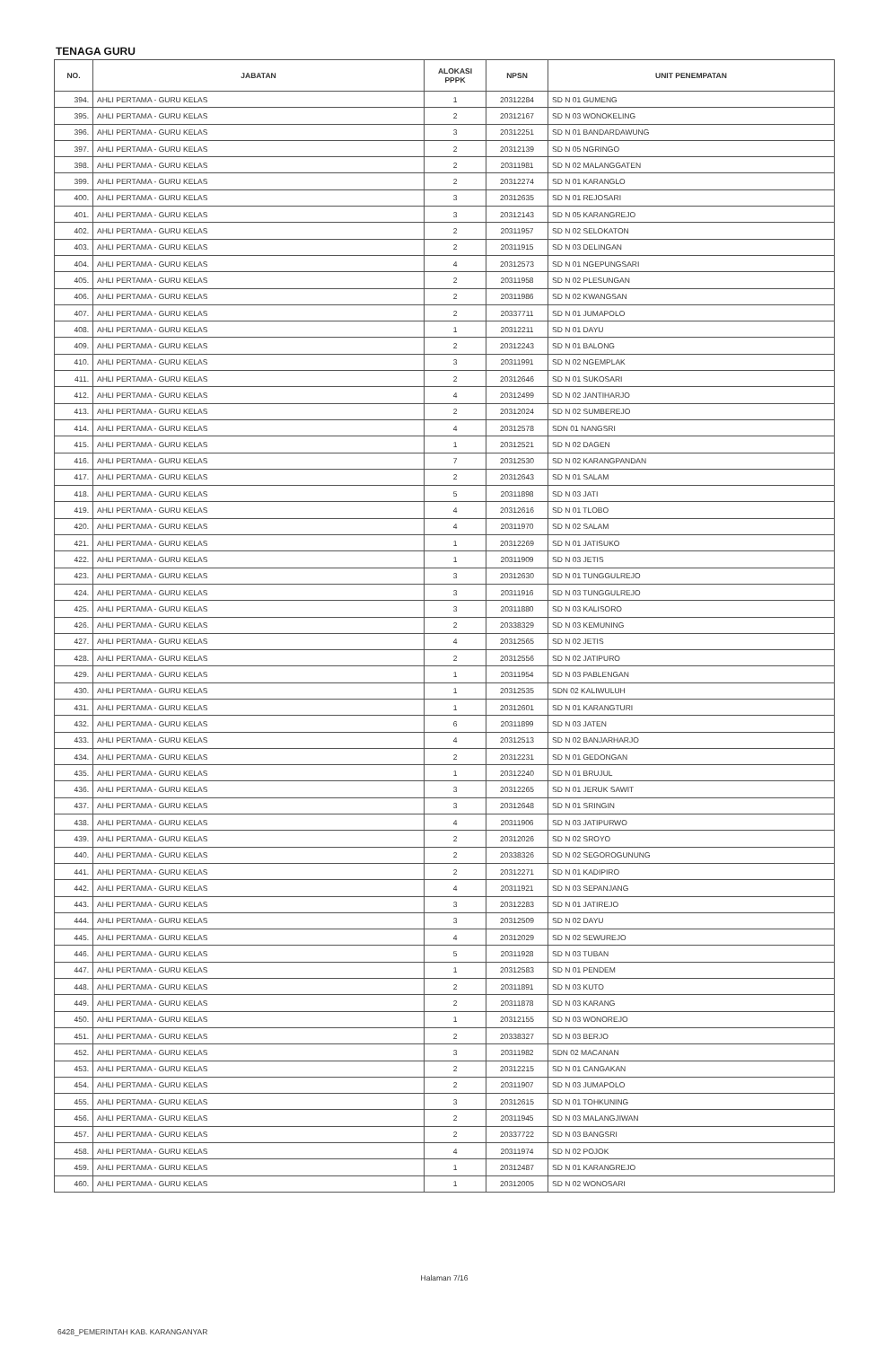TENAGA GURU
| NO. | JABATAN | ALOKASI PPPK | NPSN | UNIT PENEMPATAN |
| --- | --- | --- | --- | --- |
| 394. | AHLI PERTAMA - GURU KELAS | 1 | 20312284 | SD N 01 GUMENG |
| 395. | AHLI PERTAMA - GURU KELAS | 2 | 20312167 | SD N 03 WONOKELING |
| 396. | AHLI PERTAMA - GURU KELAS | 3 | 20312251 | SD N 01 BANDARDAWUNG |
| 397. | AHLI PERTAMA - GURU KELAS | 2 | 20312139 | SD N 05 NGRINGO |
| 398. | AHLI PERTAMA - GURU KELAS | 2 | 20311981 | SD N 02 MALANGGATEN |
| 399. | AHLI PERTAMA - GURU KELAS | 2 | 20312274 | SD N 01 KARANGLO |
| 400. | AHLI PERTAMA - GURU KELAS | 3 | 20312635 | SD N 01 REJOSARI |
| 401. | AHLI PERTAMA - GURU KELAS | 3 | 20312143 | SD N 05 KARANGREJO |
| 402. | AHLI PERTAMA - GURU KELAS | 2 | 20311957 | SD N 02 SELOKATON |
| 403. | AHLI PERTAMA - GURU KELAS | 2 | 20311915 | SD N 03 DELINGAN |
| 404. | AHLI PERTAMA - GURU KELAS | 4 | 20312573 | SD N 01 NGEPUNGSARI |
| 405. | AHLI PERTAMA - GURU KELAS | 2 | 20311958 | SD N 02 PLESUNGAN |
| 406. | AHLI PERTAMA - GURU KELAS | 2 | 20311986 | SD N 02 KWANGSAN |
| 407. | AHLI PERTAMA - GURU KELAS | 2 | 20337711 | SD N 01 JUMAPOLO |
| 408. | AHLI PERTAMA - GURU KELAS | 1 | 20312211 | SD N 01 DAYU |
| 409. | AHLI PERTAMA - GURU KELAS | 2 | 20312243 | SD N 01 BALONG |
| 410. | AHLI PERTAMA - GURU KELAS | 3 | 20311991 | SD N 02 NGEMPLAK |
| 411. | AHLI PERTAMA - GURU KELAS | 2 | 20312646 | SD N 01 SUKOSARI |
| 412. | AHLI PERTAMA - GURU KELAS | 4 | 20312499 | SD N 02 JANTIHARJO |
| 413. | AHLI PERTAMA - GURU KELAS | 2 | 20312024 | SD N 02 SUMBEREJO |
| 414. | AHLI PERTAMA - GURU KELAS | 4 | 20312578 | SDN 01 NANGSRI |
| 415. | AHLI PERTAMA - GURU KELAS | 1 | 20312521 | SD N 02 DAGEN |
| 416. | AHLI PERTAMA - GURU KELAS | 7 | 20312530 | SD N 02 KARANGPANDAN |
| 417. | AHLI PERTAMA - GURU KELAS | 2 | 20312643 | SD N 01 SALAM |
| 418. | AHLI PERTAMA - GURU KELAS | 5 | 20311898 | SD N 03 JATI |
| 419. | AHLI PERTAMA - GURU KELAS | 4 | 20312616 | SD N 01 TLOBO |
| 420. | AHLI PERTAMA - GURU KELAS | 4 | 20311970 | SD N 02 SALAM |
| 421. | AHLI PERTAMA - GURU KELAS | 1 | 20312269 | SD N 01 JATISUKO |
| 422. | AHLI PERTAMA - GURU KELAS | 1 | 20311909 | SD N 03 JETIS |
| 423. | AHLI PERTAMA - GURU KELAS | 3 | 20312630 | SD N 01 TUNGGULREJO |
| 424. | AHLI PERTAMA - GURU KELAS | 3 | 20311916 | SD N 03 TUNGGULREJO |
| 425. | AHLI PERTAMA - GURU KELAS | 3 | 20311880 | SD N 03 KALISORO |
| 426. | AHLI PERTAMA - GURU KELAS | 2 | 20338329 | SD N 03 KEMUNING |
| 427. | AHLI PERTAMA - GURU KELAS | 4 | 20312565 | SD N 02 JETIS |
| 428. | AHLI PERTAMA - GURU KELAS | 2 | 20312556 | SD N 02 JATIPURO |
| 429. | AHLI PERTAMA - GURU KELAS | 1 | 20311954 | SD N 03 PABLENGAN |
| 430. | AHLI PERTAMA - GURU KELAS | 1 | 20312535 | SDN 02 KALIWULUH |
| 431. | AHLI PERTAMA - GURU KELAS | 1 | 20312601 | SD N 01 KARANGTURI |
| 432. | AHLI PERTAMA - GURU KELAS | 6 | 20311899 | SD N 03 JATEN |
| 433. | AHLI PERTAMA - GURU KELAS | 4 | 20312513 | SD N 02 BANJARHARJO |
| 434. | AHLI PERTAMA - GURU KELAS | 2 | 20312231 | SD N 01 GEDONGAN |
| 435. | AHLI PERTAMA - GURU KELAS | 1 | 20312240 | SD N 01 BRUJUL |
| 436. | AHLI PERTAMA - GURU KELAS | 3 | 20312265 | SD N 01 JERUK SAWIT |
| 437. | AHLI PERTAMA - GURU KELAS | 3 | 20312648 | SD N 01 SRINGIN |
| 438. | AHLI PERTAMA - GURU KELAS | 4 | 20311906 | SD N 03 JATIPURWO |
| 439. | AHLI PERTAMA - GURU KELAS | 2 | 20312026 | SD N 02 SROYO |
| 440. | AHLI PERTAMA - GURU KELAS | 2 | 20338326 | SD N 02 SEGOROGUNUNG |
| 441. | AHLI PERTAMA - GURU KELAS | 2 | 20312271 | SD N 01 KADIPIRO |
| 442. | AHLI PERTAMA - GURU KELAS | 4 | 20311921 | SD N 03 SEPANJANG |
| 443. | AHLI PERTAMA - GURU KELAS | 3 | 20312283 | SD N 01 JATIREJO |
| 444. | AHLI PERTAMA - GURU KELAS | 3 | 20312509 | SD N 02 DAYU |
| 445. | AHLI PERTAMA - GURU KELAS | 4 | 20312029 | SD N 02 SEWUREJO |
| 446. | AHLI PERTAMA - GURU KELAS | 5 | 20311928 | SD N 03 TUBAN |
| 447. | AHLI PERTAMA - GURU KELAS | 1 | 20312583 | SD N 01 PENDEM |
| 448. | AHLI PERTAMA - GURU KELAS | 2 | 20311891 | SD N 03 KUTO |
| 449. | AHLI PERTAMA - GURU KELAS | 2 | 20311878 | SD N 03 KARANG |
| 450. | AHLI PERTAMA - GURU KELAS | 1 | 20312155 | SD N 03 WONOREJO |
| 451. | AHLI PERTAMA - GURU KELAS | 2 | 20338327 | SD N 03 BERJO |
| 452. | AHLI PERTAMA - GURU KELAS | 3 | 20311982 | SDN 02 MACANAN |
| 453. | AHLI PERTAMA - GURU KELAS | 2 | 20312215 | SD N 01 CANGAKAN |
| 454. | AHLI PERTAMA - GURU KELAS | 2 | 20311907 | SD N 03 JUMAPOLO |
| 455. | AHLI PERTAMA - GURU KELAS | 3 | 20312615 | SD N 01 TOHKUNING |
| 456. | AHLI PERTAMA - GURU KELAS | 2 | 20311945 | SD N 03 MALANGJIWAN |
| 457. | AHLI PERTAMA - GURU KELAS | 2 | 20337722 | SD N 03 BANGSRI |
| 458. | AHLI PERTAMA - GURU KELAS | 4 | 20311974 | SD N 02 POJOK |
| 459. | AHLI PERTAMA - GURU KELAS | 1 | 20312487 | SD N 01 KARANGREJO |
| 460. | AHLI PERTAMA - GURU KELAS | 1 | 20312005 | SD N 02 WONOSARI |
Halaman 7/16
6428_PEMERINTAH KAB. KARANGANYAR